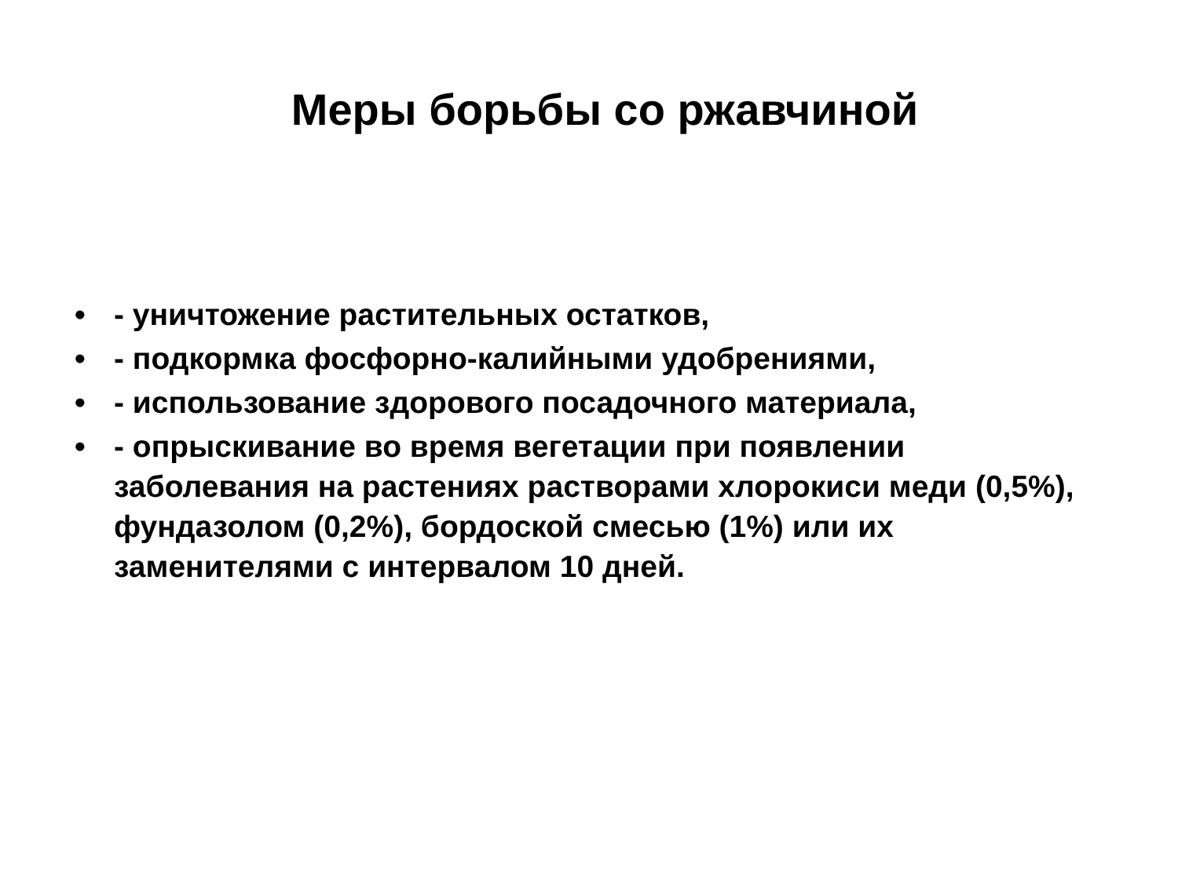Меры борьбы со ржавчиной
• - уничтожение растительных остатков,
• - подкормка фосфорно-калийными удобрениями,
• - использование здорового посадочного материала,
• - опрыскивание во время вегетации при появлении заболевания на растениях растворами хлорокиси меди (0,5%), фундазолом (0,2%), бордоской смесью (1%) или их заменителями с интервалом 10 дней.